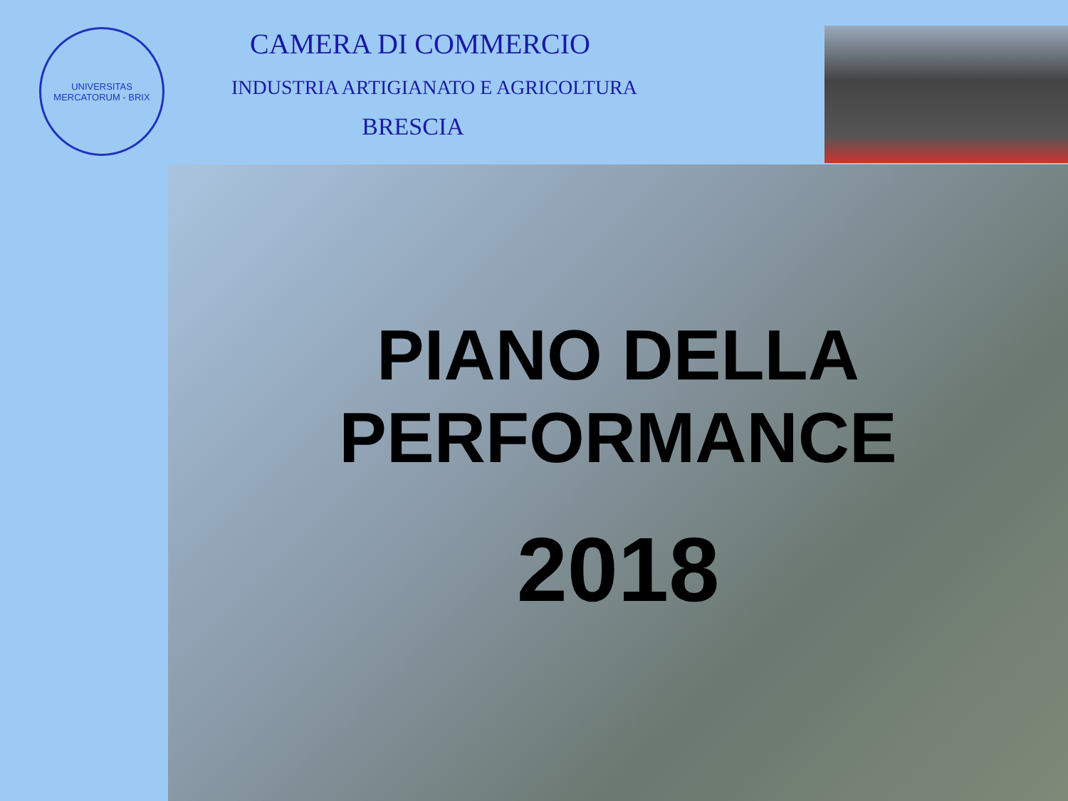UNIVERSITAS MERCATORUM - BRIX
CAMERA DI COMMERCIO
INDUSTRIA ARTIGIANATO E AGRICOLTURA
BRESCIA
PIANO DELLA
PERFORMANCE
2018